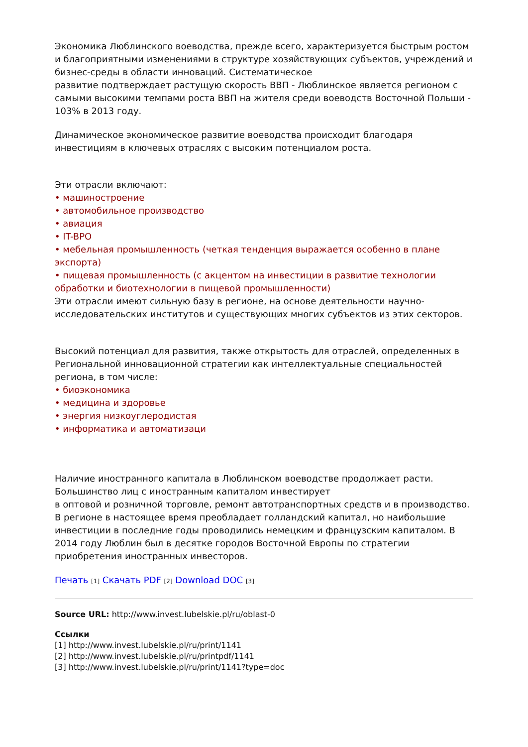Экономика Люблинского воеводства, прежде всего, характеризуется быстрым ростом и благоприятными изменениями в структуре хозяйствующих субъектов, учреждений и бизнес-среды в области инноваций. Систематическое
развитие подтверждает растущую скорость ВВП - Люблинское является регионом с самыми высокими темпами роста ВВП на жителя среди воеводств Восточной Польши - 103% в 2013 году.
Динамическое экономическое развитие воеводства происходит благодаря инвестициям в ключевых отраслях с высоким потенциалом роста.
Эти отрасли включают:
• машиностроение
• автомобильное производство
• авиация
• IT-BPO
• мебельная промышленность (четкая тенденция выражается особенно в плане экспорта)
• пищевая промышленность (с акцентом на инвестиции в развитие технологии обработки и биотехнологии в пищевой промышленности)
Эти отрасли имеют сильную базу в регионе, на основе деятельности научно-исследовательских институтов и существующих многих субъектов из этих секторов.
Высокий потенциал для развития, также открытость для отраслей, определенных в Региональной инновационной стратегии как интеллектуальные специальностей региона, в том числе:
• биоэкономика
• медицина и здоровье
• энергия низкоуглеродистая
• информатика и автоматизаци
Наличие иностранного капитала в Люблинском воеводстве продолжает расти. Большинство лиц с иностранным капиталом инвестирует
в оптовой и розничной торговле, ремонт автотранспортных средств и в производство. В регионе в настоящее время преобладает голландский капитал, но наибольшие инвестиции в последние годы проводились немецким и французским капиталом. В 2014 году Люблин был в десятке городов Восточной Европы по стратегии приобретения иностранных инвесторов.
Печать [1] Скачать PDF [2] Download DOC [3]
Source URL: http://www.invest.lubelskie.pl/ru/oblast-0
Ссылки
[1] http://www.invest.lubelskie.pl/ru/print/1141
[2] http://www.invest.lubelskie.pl/ru/printpdf/1141
[3] http://www.invest.lubelskie.pl/ru/print/1141?type=doc